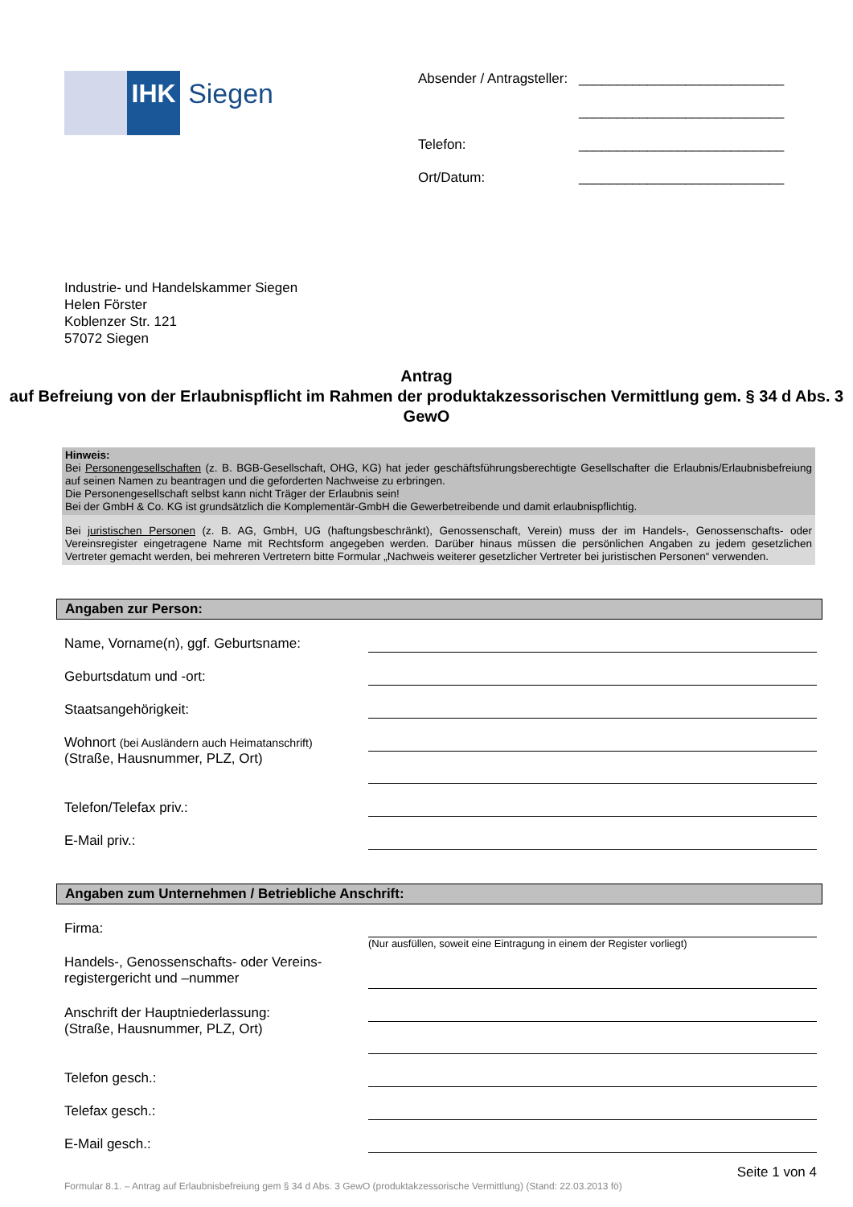IHK Siegen
Absender / Antragsteller: ___________________________
___________________________
Telefon: ___________________________
Ort/Datum: ___________________________
Industrie- und Handelskammer Siegen
Helen Förster
Koblenzer Str. 121
57072 Siegen
Antrag
auf Befreiung von der Erlaubnispflicht im Rahmen der produktakzessorischen Vermittlung gem. § 34 d Abs. 3 GewO
Hinweis:
Bei Personengesellschaften (z. B. BGB-Gesellschaft, OHG, KG) hat jeder geschäftsführungsberechtigte Gesellschafter die Erlaubnis/Erlaubnisbefreiung auf seinen Namen zu beantragen und die geforderten Nachweise zu erbringen.
Die Personengesellschaft selbst kann nicht Träger der Erlaubnis sein!
Bei der GmbH & Co. KG ist grundsätzlich die Komplementär-GmbH die Gewerbetreibende und damit erlaubnispflichtig.
Bei juristischen Personen (z. B. AG, GmbH, UG (haftungsbeschränkt), Genossenschaft, Verein) muss der im Handels-, Genossenschafts- oder Vereinsregister eingetragene Name mit Rechtsform angegeben werden. Darüber hinaus müssen die persönlichen Angaben zu jedem gesetzlichen Vertreter gemacht werden, bei mehreren Vertretern bitte Formular „Nachweis weiterer gesetzlicher Vertreter bei juristischen Personen“ verwenden.
Angaben zur Person:
Name, Vorname(n), ggf. Geburtsname:
Geburtsdatum und -ort:
Staatsangehörigkeit:
Wohnort (bei Ausländern auch Heimatanschrift)
(Straße, Hausnummer, PLZ, Ort)
Telefon/Telefax priv.:
E-Mail priv.:
Angaben zum Unternehmen / Betriebliche Anschrift:
Firma:
(Nur ausfüllen, soweit eine Eintragung in einem der Register vorliegt)
Handels-, Genossenschafts- oder Vereins-
registergericht und –nummer
Anschrift der Hauptniederlassung:
(Straße, Hausnummer, PLZ, Ort)
Telefon gesch.:
Telefax gesch.:
E-Mail gesch.:
Seite 1 von 4
Formular 8.1. – Antrag auf Erlaubnisbefreiung gem § 34 d Abs. 3 GewO (produktakzessorische Vermittlung) (Stand: 22.03.2013 fö)